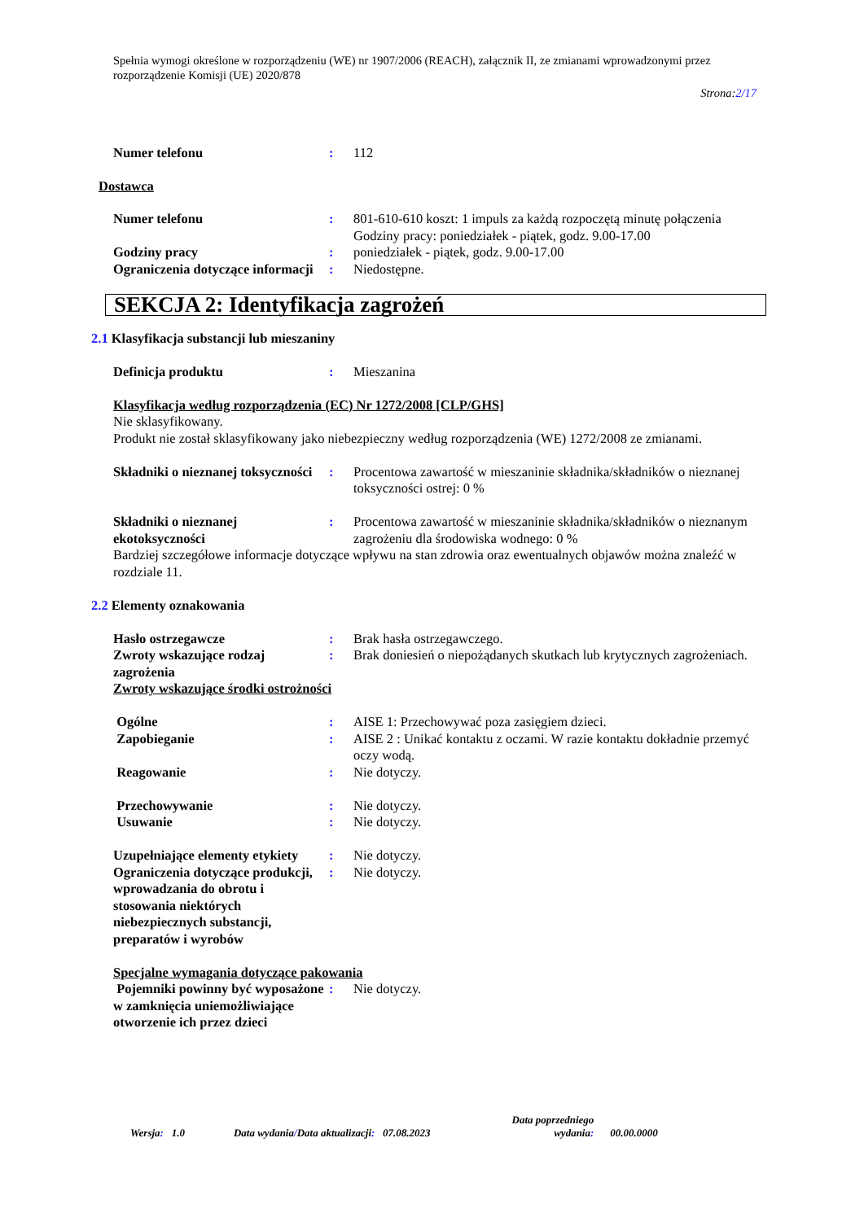Spełnia wymogi określone w rozporządzeniu (WE) nr 1907/2006 (REACH), załącznik II, ze zmianami wprowadzonymi przez rozporządzenie Komisji (UE) 2020/878
Strona:2/17
Numer telefonu : 112
Dostawca
Numer telefonu : 801-610-610 koszt: 1 impuls za każdą rozpoczętą minutę połączenia
Godziny pracy: poniedziałek - piątek, godz. 9.00-17.00
Godziny pracy : poniedziałek - piątek, godz. 9.00-17.00
Ograniczenia dotyczące informacji
: Niedostępne.
SEKCJA 2: Identyfikacja zagrożeń
2.1 Klasyfikacja substancji lub mieszaniny
Definicja produktu : Mieszanina
Klasyfikacja według rozporządzenia (EC) Nr 1272/2008 [CLP/GHS]
Nie sklasyfikowany.
Produkt nie został sklasyfikowany jako niebezpieczny według rozporządzenia (WE) 1272/2008 ze zmianami.
Składniki o nieznanej toksyczności
: Procentowa zawartość w mieszaninie składnika/składników o nieznanej toksyczności ostrej: 0 %
Składniki o nieznanej ekotoksyczności
: Procentowa zawartość w mieszaninie składnika/składników o nieznanym zagrożeniu dla środowiska wodnego: 0 %
Bardziej szczegółowe informacje dotyczące wpływu na stan zdrowia oraz ewentualnych objawów można znaleźć w rozdziale 11.
2.2 Elementy oznakowania
Hasło ostrzegawcze : Brak hasła ostrzegawczego.
Zwroty wskazujące rodzaj zagrożenia
: Brak doniesień o niepożądanych skutkach lub krytycznych zagrożeniach.
Zwroty wskazujące środki ostrożności
Ogólne : AISE 1: Przechowywać poza zasięgiem dzieci.
Zapobieganie : AISE 2 : Unikać kontaktu z oczami. W razie kontaktu dokładnie przemyć oczy wodą.
Reagowanie : Nie dotyczy.
Przechowywanie : Nie dotyczy.
Usuwanie : Nie dotyczy.
Uzupełniające elementy etykiety
: Nie dotyczy.
Ograniczenia dotyczące produkcji, wprowadzania do obrotu i stosowania niektórych niebezpiecznych substancji, preparatów i wyrobów
: Nie dotyczy.
Specjalne wymagania dotyczące pakowania
Pojemniki powinny być wyposażone w zamknięcia uniemożliwiające otworzenie ich przez dzieci
: Nie dotyczy.
Wersja: 1.0 Data wydania/Data aktualizacji: 07.08.2023 Data poprzedniego
wydania: 00.00.0000